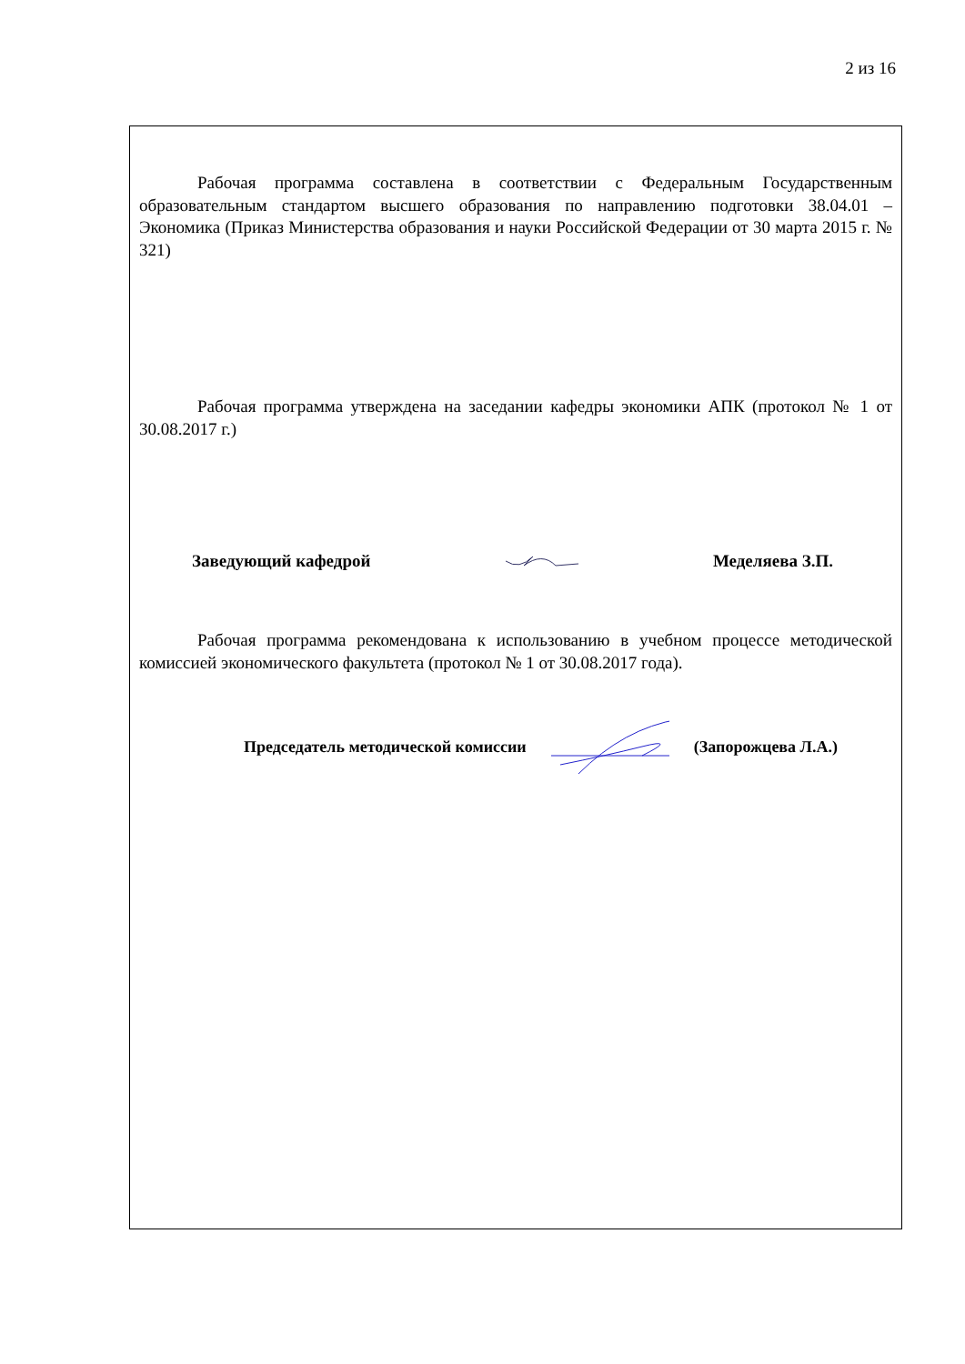2 из 16
Рабочая программа составлена в соответствии с Федеральным Государственным образовательным стандартом высшего образования по направлению подготовки 38.04.01 – Экономика (Приказ Министерства образования и науки Российской Федерации от 30 марта 2015 г. № 321)
Рабочая программа утверждена на заседании кафедры экономики АПК (протокол № 1 от 30.08.2017 г.)
Заведующий кафедрой Меделяева З.П.
Рабочая программа рекомендована к использованию в учебном процессе методической комиссией экономического факультета (протокол № 1 от 30.08.2017 года).
Председатель методической комиссии (Запорожцева Л.А.)